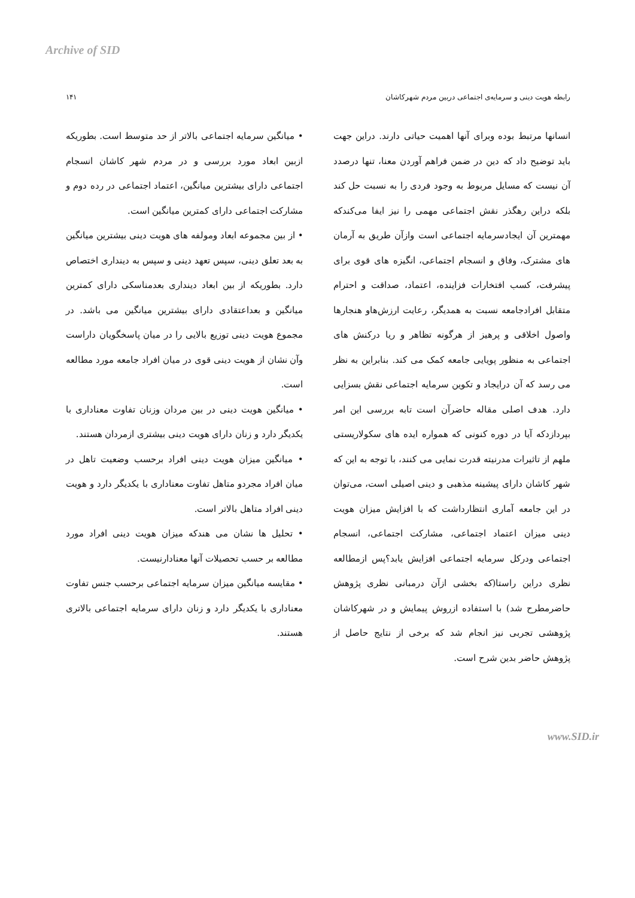Archive of SID
رابطه هویت دینی و سرمایه‌ی اجتماعی دربین مردم شهرکاشان ۱۴۱
انسانها مرتبط بوده وبرای آنها اهمیت حیاتی دارند. دراین جهت باید توضیح داد که دین در ضمن فراهم آوردن معنا، تنها درصدد آن نیست که مسایل مربوط به وجود فردی را به نسبت حل کند بلکه دراین رهگذر نقش اجتماعی مهمی را نیز ایفا می‌کندکه مهمترین آن ایجادسرمایه اجتماعی است وازآن طریق به آرمان های مشترک، وفاق و انسجام اجتماعی، انگیزه های قوی برای پیشرفت، کسب افتخارات فزاینده، اعتماد، صداقت و احترام متقابل افرادجامعه نسبت به همدیگر، رعایت ارزش‌هاو هنجارها واصول اخلاقی و پرهیز از هرگونه تظاهر و ریا درکنش های اجتماعی به منظور پویایی جامعه کمک می کند. بنابراین به نظر می رسد که آن درایجاد و تکوین سرمایه اجتماعی نقش بسزایی دارد. هدف اصلی مقاله حاضرآن است تابه بررسی این امر بپردازدکه آیا در دوره کنونی که همواره ایده های سکولاریستی ملهم از تاثیرات مدرنیته قدرت نمایی می کنند، با توجه به این که شهر کاشان دارای پیشینه مذهبی و دینی اصیلی است، می‌توان در این جامعه آماری انتظارداشت که با افزایش میزان هویت دینی میزان اعتماد اجتماعی، مشارکت اجتماعی، انسجام اجتماعی ودرکل سرمایه اجتماعی افزایش یابد؟پس ازمطالعه نظری دراین راستا(که بخشی ازآن درمبانی نظری پژوهش حاضرمطرح شد) با استفاده ازروش پیمایش و در شهرکاشان پژوهشی تجربی نیز انجام شد که برخی از نتایج حاصل از پژوهش حاضر بدین شرح است.
• میانگین سرمایه اجتماعی بالاتر از حد متوسط است. بطوریکه ازبین ابعاد مورد بررسی و در مردم شهر کاشان انسجام اجتماعی دارای بیشترین میانگین، اعتماد اجتماعی در رده دوم و مشارکت اجتماعی دارای کمترین میانگین است.
• از بین مجموعه ابعاد ومولفه های هویت دینی بیشترین میانگین به بعد تعلق دینی، سپس تعهد دینی و سپس به دینداری اختصاص دارد. بطوریکه از بین ابعاد دینداری بعدمناسکی دارای کمترین میانگین و بعداعتقادی دارای بیشترین میانگین می باشد. در مجموع هویت دینی توزیع بالایی را در میان پاسخگویان داراست وآن نشان از هویت دینی قوی در میان افراد جامعه مورد مطالعه است.
• میانگین هویت دینی در بین مردان وزنان تفاوت معناداری با یکدیگر دارد و زنان دارای هویت دینی بیشتری ازمردان هستند.
• میانگین میزان هویت دینی افراد برحسب وضعیت تاهل در میان افراد مجردو متاهل تفاوت معناداری با یکدیگر دارد و هویت دینی افراد متاهل بالاتر است.
• تحلیل ها نشان می هندکه میزان هویت دینی افراد مورد مطالعه بر حسب تحصیلات آنها معنادارنیست.
• مقایسه میانگین میزان سرمایه اجتماعی برحسب جنس تفاوت معناداری با یکدیگر دارد و زنان دارای سرمایه اجتماعی بالاتری هستند.
www.SID.ir